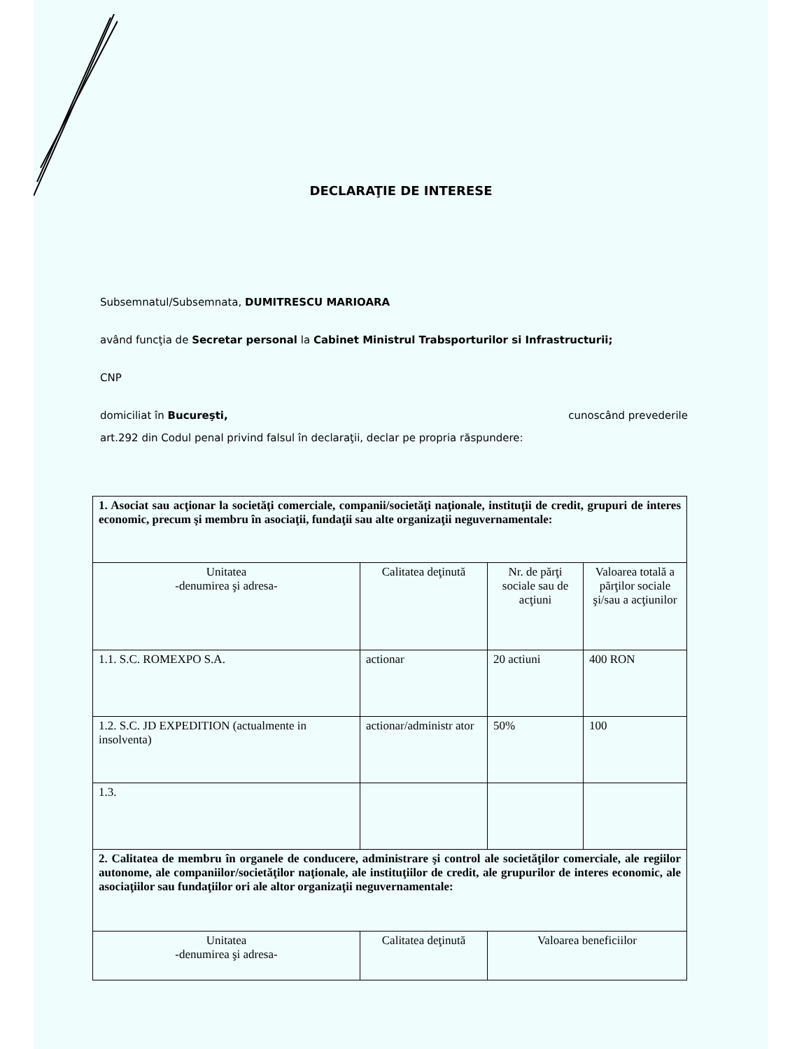DECLARAŢIE DE INTERESE
Subsemnatul/Subsemnata, DUMITRESCU MARIOARA
având funcţia de Secretar personal la Cabinet Ministrul Trabsporturilor si Infrastructurii;
CNP
domiciliat în Bucureşti, cunoscând prevederile
art.292 din Codul penal privind falsul în declaraţii, declar pe propria răspundere:
| 1. Asociat sau acţionar la societăţi comerciale, companii/societăţi naţionale, instituţii de credit, grupuri de interes economic, precum şi membru în asociaţii, fundaţii sau alte organizaţii neguvernamentale: | | | |
| Unitatea -denumirea şi adresa- | Calitatea deţinută | Nr. de părţi sociale sau de acţiuni | Valoarea totală a părţilor sociale şi/sau a acţiunilor |
| 1.1. S.C. ROMEXPO S.A. | actionar | 20 actiuni | 400 RON |
| 1.2. S.C. JD EXPEDITION (actualmente in insolventa) | actionar/administr ator | 50% | 100 |
| 1.3. | | | |
| 2. Calitatea de membru în organele de conducere, administrare şi control ale societăţilor comerciale, ale regiilor autonome, ale companiilor/societăţilor naţionale, ale instituţiilor de credit, ale grupurilor de interes economic, ale asociaţiilor sau fundaţiilor ori ale altor organizaţii neguvernamentale: | | | |
| Unitatea -denumirea şi adresa- | Calitatea deţinută | Valoarea beneficiilor | |